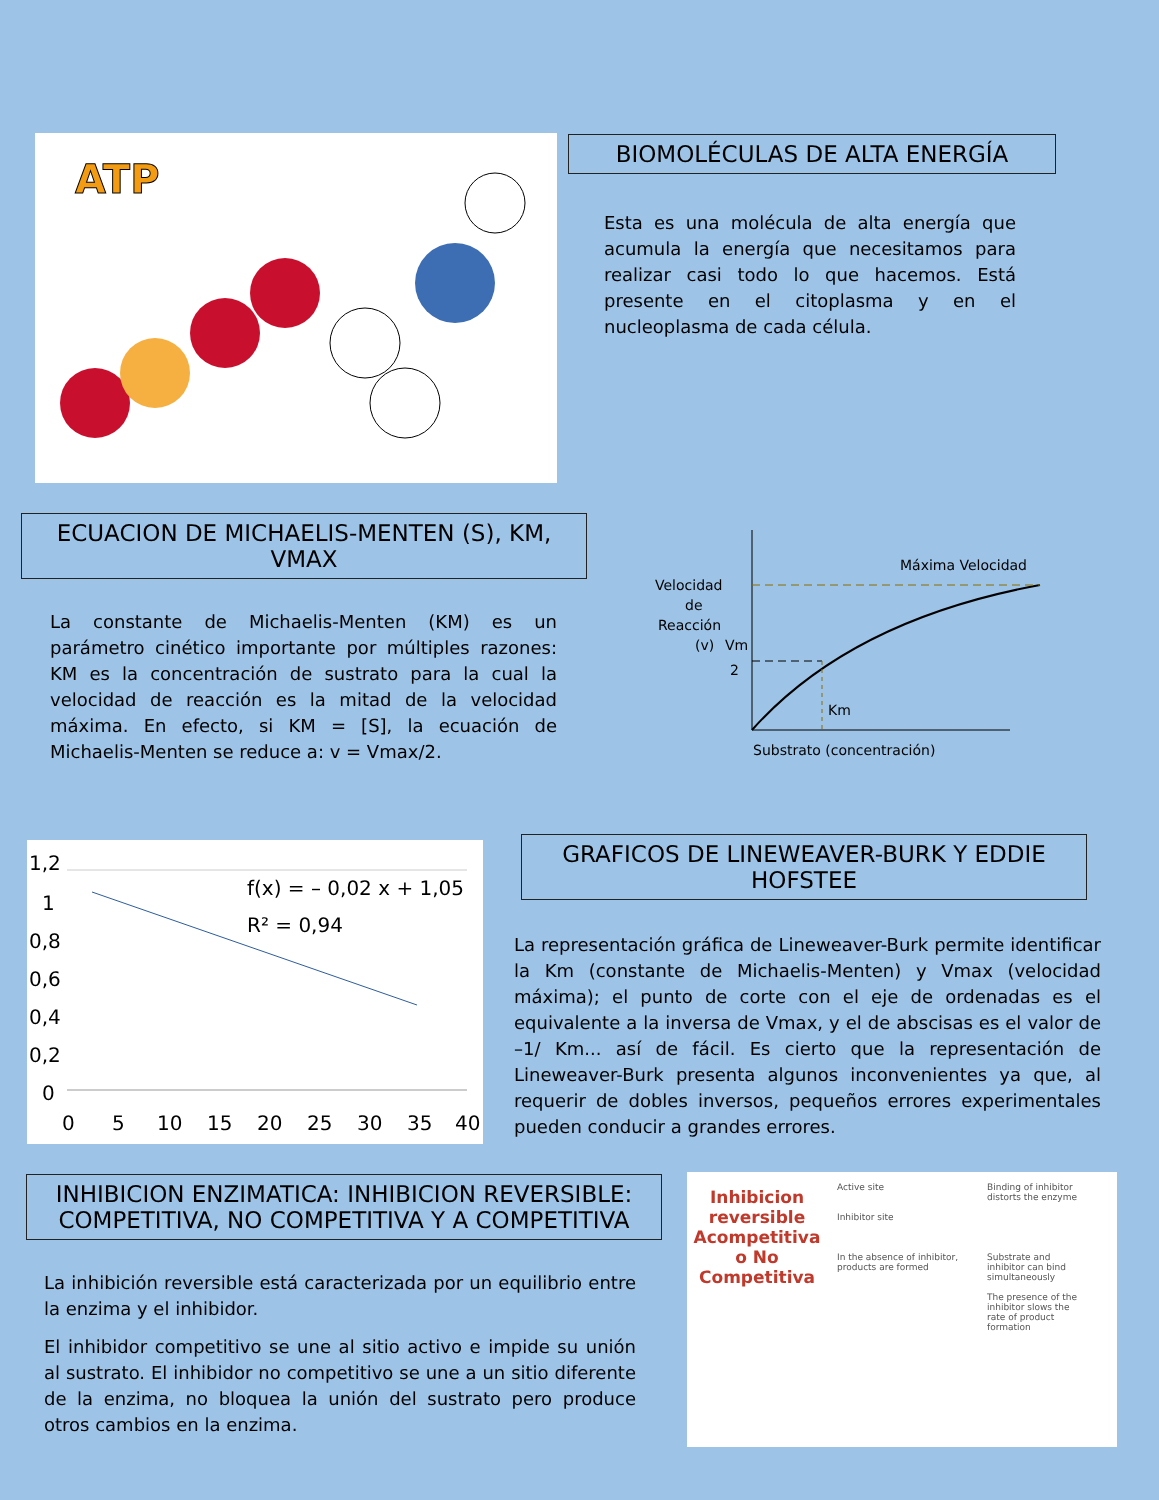ATP
BIOMOLÉCULAS DE ALTA ENERGÍA
Esta es una molécula de alta energía que acumula la energía que necesitamos para realizar casi todo lo que hacemos. Está presente en el citoplasma y en el nucleoplasma de cada célula.
ECUACION DE MICHAELIS-MENTEN (S), KM, VMAX
La constante de Michaelis-Menten (KM) es un parámetro cinético importante por múltiples razones: KM es la concentración de sustrato para la cual la velocidad de reacción es la mitad de la velocidad máxima. En efecto, si KM = [S], la ecuación de Michaelis-Menten se reduce a: v = Vmax/2.
Máxima Velocidad
Velocidad
de
Reacción
(v)
Vm
2
Km
Substrato (concentración)
1,2
1
0,8
0,6
0,4
0,2
0
0
5
10
15
20
25
30
35
40
f(x) = – 0,02 x + 1,05
R² = 0,94
GRAFICOS DE LINEWEAVER-BURK Y EDDIE HOFSTEE
La representación gráfica de Lineweaver-Burk permite identificar la Km (constante de Michaelis-Menten) y Vmax (velocidad máxima); el punto de corte con el eje de ordenadas es el equivalente a la inversa de Vmax, y el de abscisas es el valor de –1/ Km... así de fácil. Es cierto que la representación de Lineweaver-Burk presenta algunos inconvenientes ya que, al requerir de dobles inversos, pequeños errores experimentales pueden conducir a grandes errores.
INHIBICION ENZIMATICA: INHIBICION REVERSIBLE: COMPETITIVA, NO COMPETITIVA Y A COMPETITIVA
La inhibición reversible está caracterizada por un equilibrio entre la enzima y el inhibidor.
El inhibidor competitivo se une al sitio activo e impide su unión al sustrato. El inhibidor no competitivo se une a un sitio diferente de la enzima, no bloquea la unión del sustrato pero produce otros cambios en la enzima.
Inhibicion reversible Acompetitiva o No Competitiva
Active site
Inhibitor site
In the absence of inhibitor, products are formed
Binding of inhibitor distorts the enzyme
Substrate and inhibitor can bind simultaneously
The presence of the inhibitor slows the rate of product formation